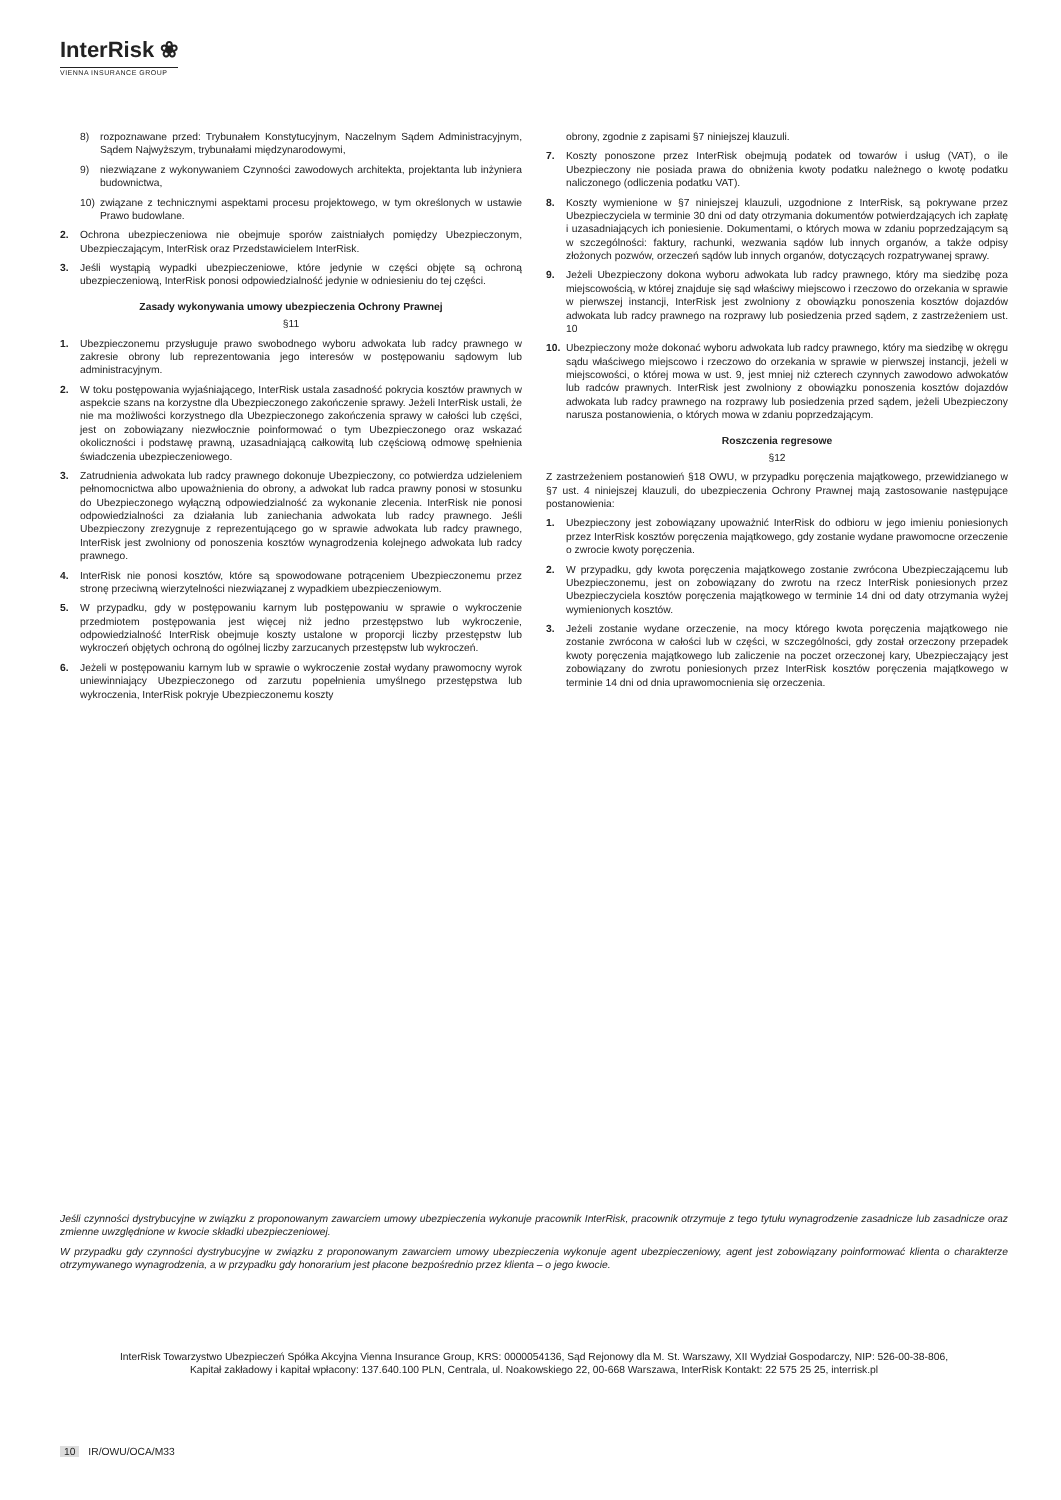InterRisk ❀
VIENNA INSURANCE GROUP
8) rozpoznawane przed: Trybunałem Konstytucyjnym, Naczelnym Sądem Administracyjnym, Sądem Najwyższym, trybunałami międzynarodowymi,
9) niezwiązane z wykonywaniem Czynności zawodowych architekta, projektanta lub inżyniera budownictwa,
10) związane z technicznymi aspektami procesu projektowego, w tym określonych w ustawie Prawo budowlane.
2. Ochrona ubezpieczeniowa nie obejmuje sporów zaistniałych pomiędzy Ubezpieczonym, Ubezpieczającym, InterRisk oraz Przedstawicielem InterRisk.
3. Jeśli wystąpią wypadki ubezpieczeniowe, które jedynie w części objęte są ochroną ubezpieczeniową, InterRisk ponosi odpowiedzialność jedynie w odniesieniu do tej części.
Zasady wykonywania umowy ubezpieczenia Ochrony Prawnej
§11
1. Ubezpieczonemu przysługuje prawo swobodnego wyboru adwokata lub radcy prawnego w zakresie obrony lub reprezentowania jego interesów w postępowaniu sądowym lub administracyjnym.
2. W toku postępowania wyjaśniającego, InterRisk ustala zasadność pokrycia kosztów prawnych w aspekcie szans na korzystne dla Ubezpieczonego zakończenie sprawy. Jeżeli InterRisk ustali, że nie ma możliwości korzystnego dla Ubezpieczonego zakończenia sprawy w całości lub części, jest on zobowiązany niezwłocznie poinformować o tym Ubezpieczonego oraz wskazać okoliczności i podstawę prawną, uzasadniającą całkowitą lub częściową odmowę spełnienia świadczenia ubezpieczeniowego.
3. Zatrudnienia adwokata lub radcy prawnego dokonuje Ubezpieczony, co potwierdza udzieleniem pełnomocnictwa albo upoważnienia do obrony, a adwokat lub radca prawny ponosi w stosunku do Ubezpieczonego wyłączną odpowiedzialność za wykonanie zlecenia. InterRisk nie ponosi odpowiedzialności za działania lub zaniechania adwokata lub radcy prawnego. Jeśli Ubezpieczony zrezygnuje z reprezentującego go w sprawie adwokata lub radcy prawnego, InterRisk jest zwolniony od ponoszenia kosztów wynagrodzenia kolejnego adwokata lub radcy prawnego.
4. InterRisk nie ponosi kosztów, które są spowodowane potrąceniem Ubezpieczonemu przez stronę przeciwną wierzytelności niezwiązanej z wypadkiem ubezpieczeniowym.
5. W przypadku, gdy w postępowaniu karnym lub postępowaniu w sprawie o wykroczenie przedmiotem postępowania jest więcej niż jedno przestępstwo lub wykroczenie, odpowiedzialność InterRisk obejmuje koszty ustalone w proporcji liczby przestępstw lub wykroczeń objętych ochroną do ogólnej liczby zarzucanych przestępstw lub wykroczeń.
6. Jeżeli w postępowaniu karnym lub w sprawie o wykroczenie został wydany prawomocny wyrok uniewinniający Ubezpieczonego od zarzutu popełnienia umyślnego przestępstwa lub wykroczenia, InterRisk pokryje Ubezpieczonemu koszty
obrony, zgodnie z zapisami §7 niniejszej klauzuli.
7. Koszty ponoszone przez InterRisk obejmują podatek od towarów i usług (VAT), o ile Ubezpieczony nie posiada prawa do obniżenia kwoty podatku należnego o kwotę podatku naliczonego (odliczenia podatku VAT).
8. Koszty wymienione w §7 niniejszej klauzuli, uzgodnione z InterRisk, są pokrywane przez Ubezpieczyciela w terminie 30 dni od daty otrzymania dokumentów potwierdzających ich zapłatę i uzasadniających ich poniesienie. Dokumentami, o których mowa w zdaniu poprzedzającym są w szczególności: faktury, rachunki, wezwania sądów lub innych organów, a także odpisy złożonych pozwów, orzeczeń sądów lub innych organów, dotyczących rozpatrywanej sprawy.
9. Jeżeli Ubezpieczony dokona wyboru adwokata lub radcy prawnego, który ma siedzibę poza miejscowością, w której znajduje się sąd właściwy miejscowo i rzeczowo do orzekania w sprawie w pierwszej instancji, InterRisk jest zwolniony z obowiązku ponoszenia kosztów dojazdów adwokata lub radcy prawnego na rozprawy lub posiedzenia przed sądem, z zastrzeżeniem ust. 10
10. Ubezpieczony może dokonać wyboru adwokata lub radcy prawnego, który ma siedzibę w okręgu sądu właściwego miejscowo i rzeczowo do orzekania w sprawie w pierwszej instancji, jeżeli w miejscowości, o której mowa w ust. 9, jest mniej niż czterech czynnych zawodowo adwokatów lub radców prawnych. InterRisk jest zwolniony z obowiązku ponoszenia kosztów dojazdów adwokata lub radcy prawnego na rozprawy lub posiedzenia przed sądem, jeżeli Ubezpieczony narusza postanowienia, o których mowa w zdaniu poprzedzającym.
Roszczenia regresowe
§12
Z zastrzeżeniem postanowień §18 OWU, w przypadku poręczenia majątkowego, przewidzianego w §7 ust. 4 niniejszej klauzuli, do ubezpieczenia Ochrony Prawnej mają zastosowanie następujące postanowienia:
1. Ubezpieczony jest zobowiązany upoważnić InterRisk do odbioru w jego imieniu poniesionych przez InterRisk kosztów poręczenia majątkowego, gdy zostanie wydane prawomocne orzeczenie o zwrocie kwoty poręczenia.
2. W przypadku, gdy kwota poręczenia majątkowego zostanie zwrócona Ubezpieczającemu lub Ubezpieczonemu, jest on zobowiązany do zwrotu na rzecz InterRisk poniesionych przez Ubezpieczyciela kosztów poręczenia majątkowego w terminie 14 dni od daty otrzymania wyżej wymienionych kosztów.
3. Jeżeli zostanie wydane orzeczenie, na mocy którego kwota poręczenia majątkowego nie zostanie zwrócona w całości lub w części, w szczególności, gdy został orzeczony przepadek kwoty poręczenia majątkowego lub zaliczenie na poczet orzeczonej kary, Ubezpieczający jest zobowiązany do zwrotu poniesionych przez InterRisk kosztów poręczenia majątkowego w terminie 14 dni od dnia uprawomocnienia się orzeczenia.
Jeśli czynności dystrybucyjne w związku z proponowanym zawarciem umowy ubezpieczenia wykonuje pracownik InterRisk, pracownik otrzymuje z tego tytułu wynagrodzenie zasadnicze lub zasadnicze oraz zmienne uwzględnione w kwocie składki ubezpieczeniowej.
W przypadku gdy czynności dystrybucyjne w związku z proponowanym zawarciem umowy ubezpieczenia wykonuje agent ubezpieczeniowy, agent jest zobowiązany poinformować klienta o charakterze otrzymywanego wynagrodzenia, a w przypadku gdy honorarium jest płacone bezpośrednio przez klienta – o jego kwocie.
InterRisk Towarzystwo Ubezpieczeń Spółka Akcyjna Vienna Insurance Group, KRS: 0000054136, Sąd Rejonowy dla M. St. Warszawy, XII Wydział Gospodarczy, NIP: 526-00-38-806,
Kapitał zakładowy i kapitał wpłacony: 137.640.100 PLN, Centrala, ul. Noakowskiego 22, 00-668 Warszawa, InterRisk Kontakt: 22 575 25 25, interrisk.pl
10 IR/OWU/OCA/M33